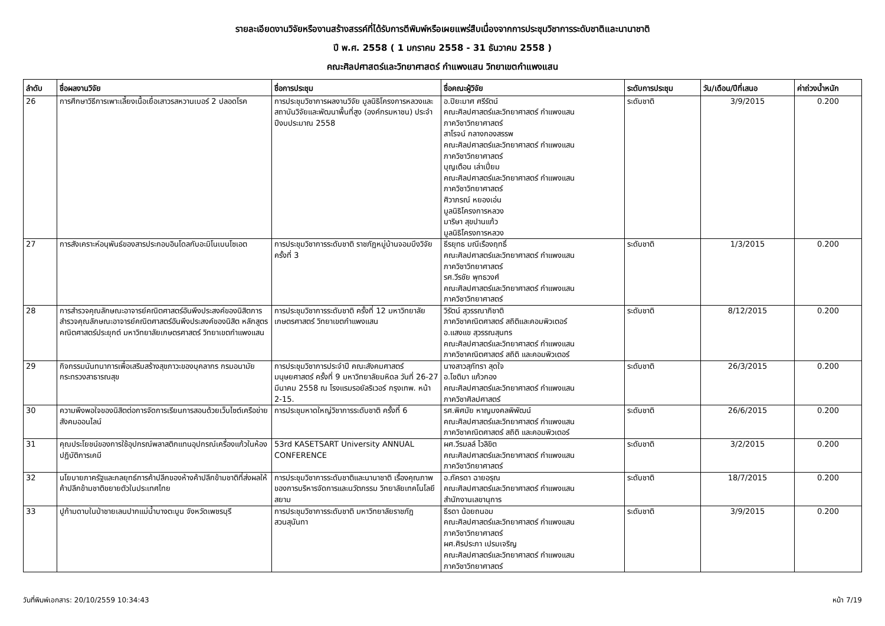รายละเอียดงานวิจัยหรืองานสร้างสรรค์ที่ได้รับการตีพิมพ์หรือเผยแพร่สืบเนื่องจากการประชุมวิชาการระดับชาติและนานาชาติ
ปี พ.ศ. 2558 ( 1 มกราคม 2558 - 31 ธันวาคม 2558 )
คณะศิลปศาสตร์และวิทยาศาสตร์ กำแพงแสน วิทยาเขตกำแพงแสน
| ลำดับ | ชื่อผลงานวิจัย | ชื่อการประชุม | ชื่อคณะผู้วิจัย | ระดับการประชุม | วัน/เดือน/ปีที่เสนอ | ค่าถ่วงน้ำหนัก |
| --- | --- | --- | --- | --- | --- | --- |
| 26 | การศึกษาวิธีการเพาะเลี้ยงเนื้อเยื่อเสาวรสหวานเบอร์ 2 ปลอดโรค | การประชุมวิชาการผลงานวิจัย มูลนิธิโครงการหลวงและสถาบันวิจัยและพัฒนาพื้นที่สูง (องค์กรมหาชน) ประจำปีงบประมาณ 2558 | อ.ปิยะมาศ ศรีรัตน์ คณะศิลปศาสตร์และวิทยาศาสตร์ กำแพงแสน ภาควิชาวิทยาศาสตร์ สาโรจน์ กลางกองสรรพ คณะศิลปศาสตร์และวิทยาศาสตร์ กำแพงแสน ภาควิชาวิทยาศาสตร์ บุญเตือน เล่าเปี่ยม คณะศิลปศาสตร์และวิทยาศาสตร์ กำแพงแสน ภาควิชาวิทยาศาสตร์ ศิวาภรณ์ หยองเอ่น มูลนิธิโครงการหลวง มาริษา สุขปานแก้ว มูลนิธิโครงการหลวง | ระดับชาติ | 3/9/2015 | 0.200 |
| 27 | การสังเคราะห์อนุพันธ์ของสารประกอบอินโดลกับอะมิโนเบนโซเอต | การประชุมวิชาการระดับชาติ ราชภัฏหมู่บ้านจอมบึงวิจัย ครั้งที่ 3 | ธีรยุทธ มณีเรืองฤทธิ์ คณะศิลปศาสตร์และวิทยาศาสตร์ กำแพงแสน ภาควิชาวิทยาศาสตร์ รศ.วีรชัย พุทธวงศ์ คณะศิลปศาสตร์และวิทยาศาสตร์ กำแพงแสน ภาควิชาวิทยาศาสตร์ | ระดับชาติ | 1/3/2015 | 0.200 |
| 28 | การสำรวจคุณลักษณะอาจารย์คณิตศาสตร์อันพึงประสงค์ของนิสิตการสำรวจคุณลักษณะอาจารย์คณิตศาสตร์อันพึงประสงค์ของนิสิต หลักสูตรคณิตศาสตร์ประยุกต์ มหาวิทยาลัยเกษตรศาสตร์ วิทยาเขตกำแพงแสน | การประชุมวิชาการระดับชาติ ครั้งที่ 12 มหาวิทยาลัยเกษตรศาสตร์ วิทยาเขตกำแพงแสน | วิรัตน์ สุวรรณาภิชาติ ภาควิชาคณิตศาสตร์ สถิติและคอมพิวเตอร์ อ.แสงแข สุวรรณสุนทร คณะศิลปศาสตร์และวิทยาศาสตร์ กำแพงแสน ภาควิชาคณิตศาสตร์ สถิติ และคอมพิวเตอร์ | ระดับชาติ | 8/12/2015 | 0.200 |
| 29 | กิจกรรมนันทนาการเพื่อเสริมสร้างสุขภาวะของบุคลากร กรมอนามัย กระทรวงสาธารณสุข | การประชุมวิชาการประจำปี คณะสังคมศาสตร์มนุษยศาสตร์ ครั้งที่ 9 มหาวิทยาลัยมหิดล วันที่ 26-27 มีนาคม 2558 ณ โรงแรมรอยัลริเวอร์ กรุงเทพ. หน้า 2-15. | นางสาวสุภัทรา สุดใจ อ.โชติมา แก้วกอง คณะศิลปศาสตร์และวิทยาศาสตร์ กำแพงแสน ภาควิชาศิลปศาสตร์ | ระดับชาติ | 26/3/2015 | 0.200 |
| 30 | ความพึงพอใจของนิสิตต่อการจัดการเรียนการสอนด้วยเว็บไซต์เครือข่ายสังคมออนไลน์ | การประชุมหาดใหญ่วิชาการระดับชาติ ครั้งที่ 6 | รศ.พิศมัย หาญมงคลพิพัฒน์ คณะศิลปศาสตร์และวิทยาศาสตร์ กำแพงแสน ภาควิชาคณิตศาสตร์ สถิติ และคอมพิวเตอร์ | ระดับชาติ | 26/6/2015 | 0.200 |
| 31 | คุณประโยชน์ของการใช้อุปกรณ์พลาสติกแทนอุปกรณ์เครื่องแก้วในห้องปฏิบัติการเคมี | 53rd KASETSART University ANNUAL CONFERENCE | ผศ.วีรมลล์ ไวลิขิต คณะศิลปศาสตร์และวิทยาศาสตร์ กำแพงแสน ภาควิชาวิทยาศาสตร์ | ระดับชาติ | 3/2/2015 | 0.200 |
| 32 | นโยบายภาครัฐและกลยุทธ์การค้าปลีกของห้างค้าปลีกข้ามชาติที่ส่งผลให้ค้าปลีกข้ามชาติขยายตัวในประเทศไทย | การประชุมวิชาการระดับชาติและนานาชาติ เรื่องคุณภาพของการบริหารจัดการและนวัตกรรม วิทยาลัยเทคโนโลยีสยาม | อ.ภัครดา ฉายอรุณ คณะศิลปศาสตร์และวิทยาศาสตร์ กำแพงแสน สำนักงานเลขานุการ | ระดับชาติ | 18/7/2015 | 0.200 |
| 33 | ปูก้ามดาบในป่าชายเลนปากแม่น้ำบางตะบูน จังหวัดเพชรบุรี | การประชุมวิชาการระดับชาติ มหาวิทยาลัยราชภัฏสวนสุนันทา | ธีรดา น้อยถนอม คณะศิลปศาสตร์และวิทยาศาสตร์ กำแพงแสน ภาควิชาวิทยาศาสตร์ ผศ.ศิรประภา เปรมเจริญ คณะศิลปศาสตร์และวิทยาศาสตร์ กำแพงแสน ภาควิชาวิทยาศาสตร์ | ระดับชาติ | 3/9/2015 | 0.200 |
วันที่พิมพ์เอกสาร: 20/10/2559 10:34:43 หน้า 7/19